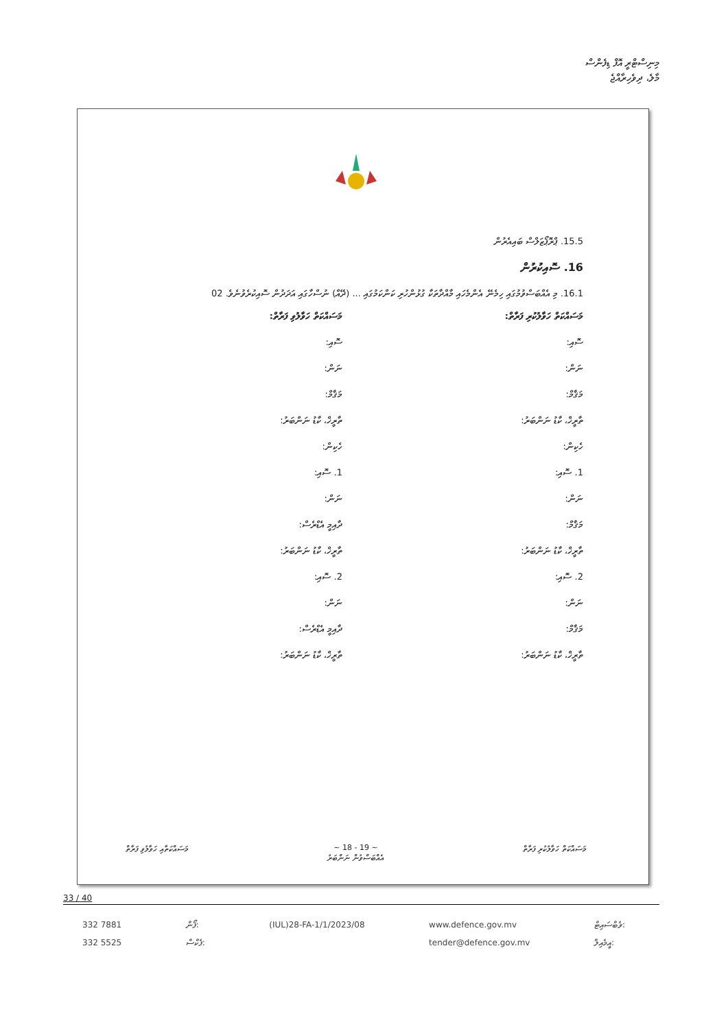މިނިސްޓްރީ އޮފް ޑިފެންސް
މާލެ، ދިވެހިރާއްޖެ
15.5. ޕްރޮޕޯޒަލްސް ބައިއެރުން
16. ސޮއިކުރުން
16.1. މި އެއްބަސްވުމުގައި ހިމެނޭ އެންމެހައި މާއްދާތަކާ ގުޅުންހުރި ކަންކަމުގައި ... (ދޭއް) ނުސްހާގައި އަދަދުން ސޮއިކުރެވުނެވެ. 02
މަސައްކަތް ހަވާލުކުރި ފަރާތް:
ސޮއި:
ނަން:
މަޤާމް:
ތާރީޚް، ކާޑު ނަންބަރު:
ހެކިން:
1. ސޮއި:
ނަން:
މަޤާމް:
ތާރީޚް، ކާޑު ނަންބަރު:
2. ސޮއި:
ނަން:
މަޤާމް:
ތާރީޚް، ކާޑު ނަންބަރު:
މަސައްކަތް ހަވާލުވި ފަރާތް:
ސޮއި:
ނަން:
މަޤާމް:
ތާރީޚް، ކާޑު ނަންބަރު:
ހެކިން:
1. ސޮއި:
ނަން:
ދާއިމީ އެޑްރެސް:
ތާރީޚް، ކާޑު ނަންބަރު:
2. ސޮއި:
ނަން:
ދާއިމީ އެޑްރެސް:
ތާރީޚް، ކާޑު ނަންބަރު:
މަސައްކަތާއި ހަވާލުވި ފަރާތް ~ 18 - 19 ~
އެއްބަސްވުން ނަންބަރު މަސައްކަތް ހަވާލުކުރި ފަރާތް
33 / 40
332 7881
332 5525
ފޯން:
ފެކްސް:
(IUL)28-FA-1/1/2023/08 www.defence.gov.mv
tender@defence.gov.mv
ވެބްސައިޓް:
އީމެއިލް: